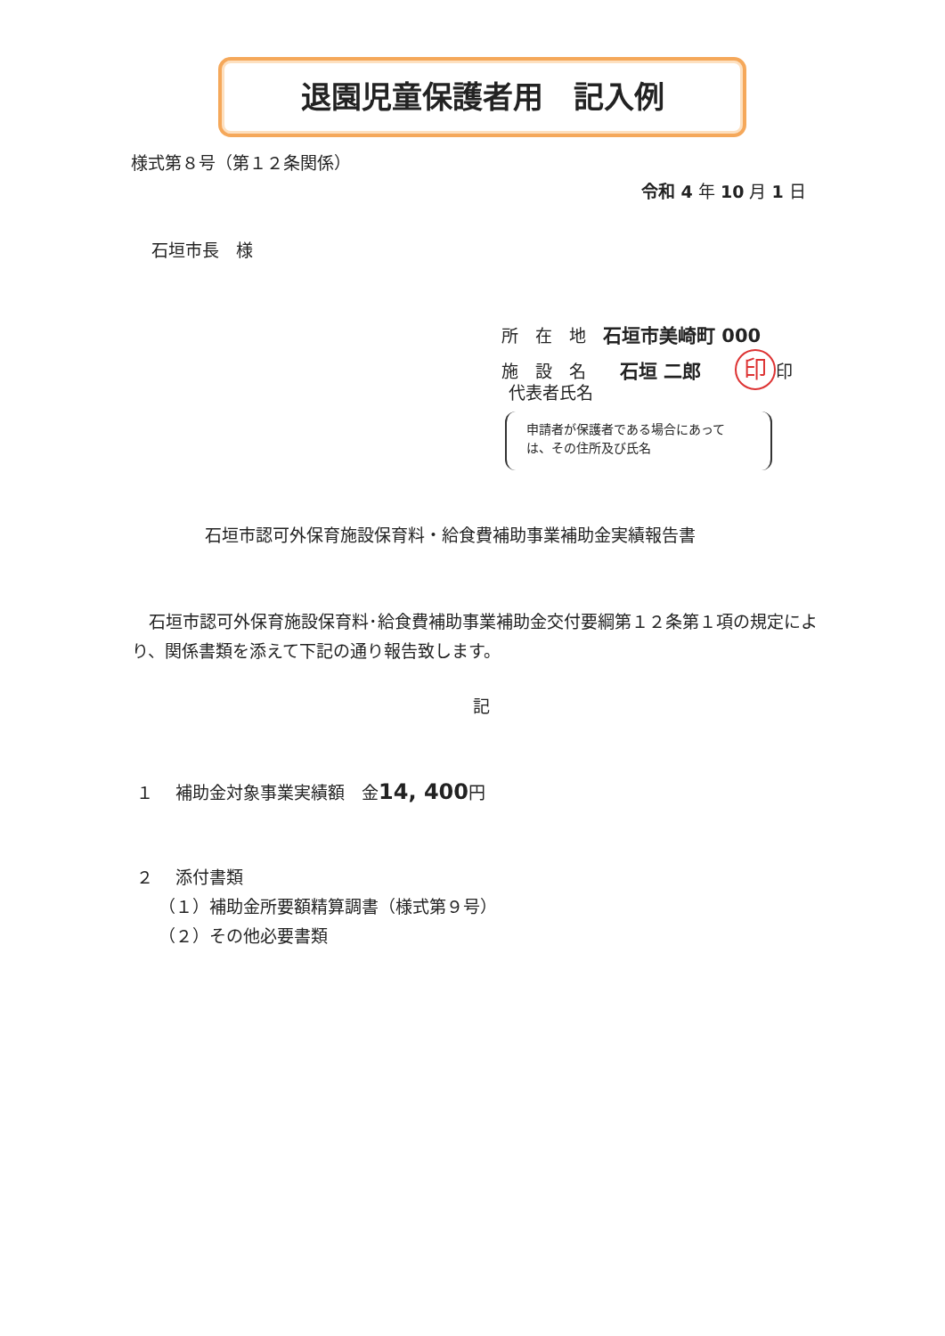退園児童保護者用　記入例
様式第８号（第１２条関係）
令和 4 年 10 月 1 日
石垣市長　様
所　在　地　石垣市美崎町 000
施　設　名　　石垣 二郎　　印 印
代表者氏名
申請者が保護者である場合にあって
は、その住所及び氏名
石垣市認可外保育施設保育料・給食費補助事業補助金実績報告書
　石垣市認可外保育施設保育料･給食費補助事業補助金交付要綱第１２条第１項の規定により、関係書類を添えて下記の通り報告致します。
記
１　 補助金対象事業実績額　金14, 400円
２　 添付書類
（１）補助金所要額精算調書（様式第９号）
（２）その他必要書類